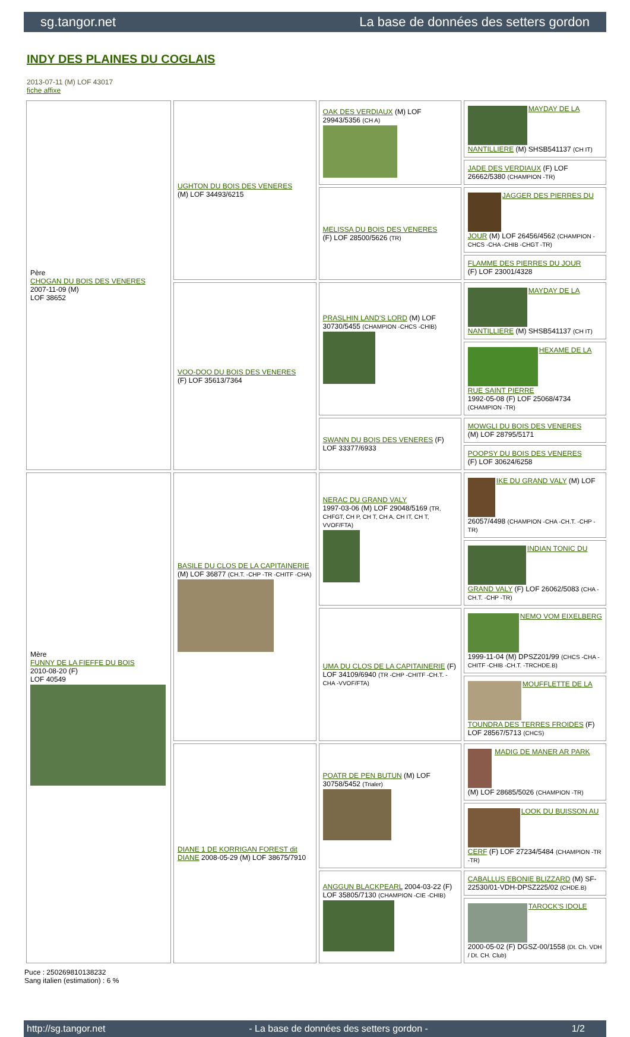sg.tangor.net La base de données des setters gordon
INDY DES PLAINES DU COGLAIS
2013-07-11 (M) LOF 43017
fiche affixe
| Père CHOGAN DU BOIS DES VENERES 2007-11-09 (M) LOF 38652 | UGHTON DU BOIS DES VENERES (M) LOF 34493/6215 | OAK DES VERDIAUX (M) LOF 29943/5356 (CH A) | MAYDAY DE LA NANTILLIERE (M) SHSB541137 (CH IT) |
| | | | JADE DES VERDIAUX (F) LOF 26662/5380 (CHAMPION -TR) |
| | | MELISSA DU BOIS DES VENERES (F) LOF 28500/5626 (TR) | JAGGER DES PIERRES DU JOUR (M) LOF 26456/4562 (CHAMPION -CHCS -CHA -CHIB -CHGT -TR) |
| | | | FLAMME DES PIERRES DU JOUR (F) LOF 23001/4328 |
| | VOO-DOO DU BOIS DES VENERES (F) LOF 35613/7364 | PRASLHIN LAND'S LORD (M) LOF 30730/5455 (CHAMPION -CHCS -CHIB) | MAYDAY DE LA NANTILLIERE (M) SHSB541137 (CH IT) |
| | | | HEXAME DE LA RUE SAINT PIERRE 1992-05-08 (F) LOF 25068/4734 (CHAMPION -TR) |
| | | SWANN DU BOIS DES VENERES (F) LOF 33377/6933 | MOWGLI DU BOIS DES VENERES (M) LOF 28795/5171 |
| | | | POOPSY DU BOIS DES VENERES (F) LOF 30624/6258 |
| Mère FUNNY DE LA FIEFFE DU BOIS 2010-08-20 (F) LOF 40549 | BASILE DU CLOS DE LA CAPITAINERIE (M) LOF 36877 (CH.T. -CHP -TR -CHITF -CHA) | NERAC DU GRAND VALY 1997-03-06 (M) LOF 29048/5169 (TR, CHFGT, CH P, CH T, CH A, CH IT, CH T, VVOF/FTA) | IKE DU GRAND VALY (M) LOF 26057/4498 (CHAMPION -CHA -CH.T. -CHP -TR) |
| | | | INDIAN TONIC DU GRAND VALY (F) LOF 26062/5083 (CHA -CH.T. -CHP -TR) |
| | | UMA DU CLOS DE LA CAPITAINERIE (F) LOF 34109/6940 (TR -CHP -CHITF -CH.T. -CHA -VVOF/FTA) | NEMO VOM EIXELBERG 1999-11-04 (M) DPSZ201/99 (CHCS -CHA -CHITF -CHIB -CH.T. -TRCHDE.B) |
| | | | MOUFFLETTE DE LA TOUNDRA DES TERRES FROIDES (F) LOF 28567/5713 (CHCS) |
| | DIANE 1 DE KORRIGAN FOREST dit DIANE 2008-05-29 (M) LOF 38675/7910 | POATR DE PEN BUTUN (M) LOF 30758/5452 (Trialer) | MADIG DE MANER AR PARK (M) LOF 28685/5026 (CHAMPION -TR) |
| | | | LOOK DU BUISSON AU CERF (F) LOF 27234/5484 (CHAMPION -TR -TR) |
| | | ANGGUN BLACKPEARL 2004-03-22 (F) LOF 35805/7130 (CHAMPION -CIE -CHIB) | CABALLUS EBONIE BLIZZARD (M) SF-22530/01-VDH-DPSZ225/02 (CHDE.B) |
| | | | TAROCK'S IDOLE 2000-05-02 (F) DGSZ-00/1558 (Dt. Ch. VDH / Dt. CH. Club) |
Puce : 250269810138232
Sang italien (estimation) : 6 %
http://sg.tangor.net - La base de données des setters gordon - 1/2